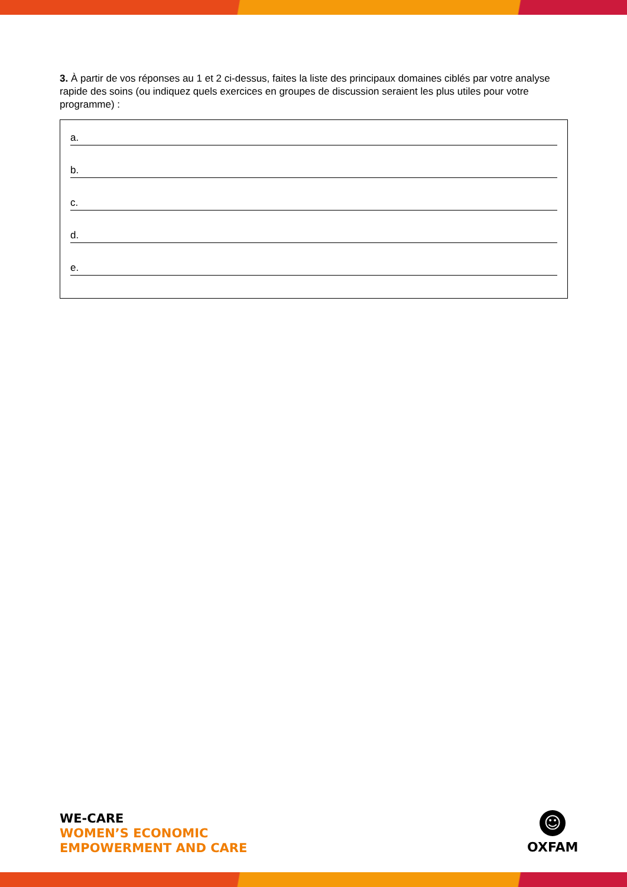3. À partir de vos réponses au 1 et 2 ci-dessus, faites la liste des principaux domaines ciblés par votre analyse rapide des soins (ou indiquez quels exercices en groupes de discussion seraient les plus utiles pour votre programme) :
a.
b.
c.
d.
e.
WE-CARE
WOMEN’S ECONOMIC
EMPOWERMENT AND CARE
☺
OXFAM